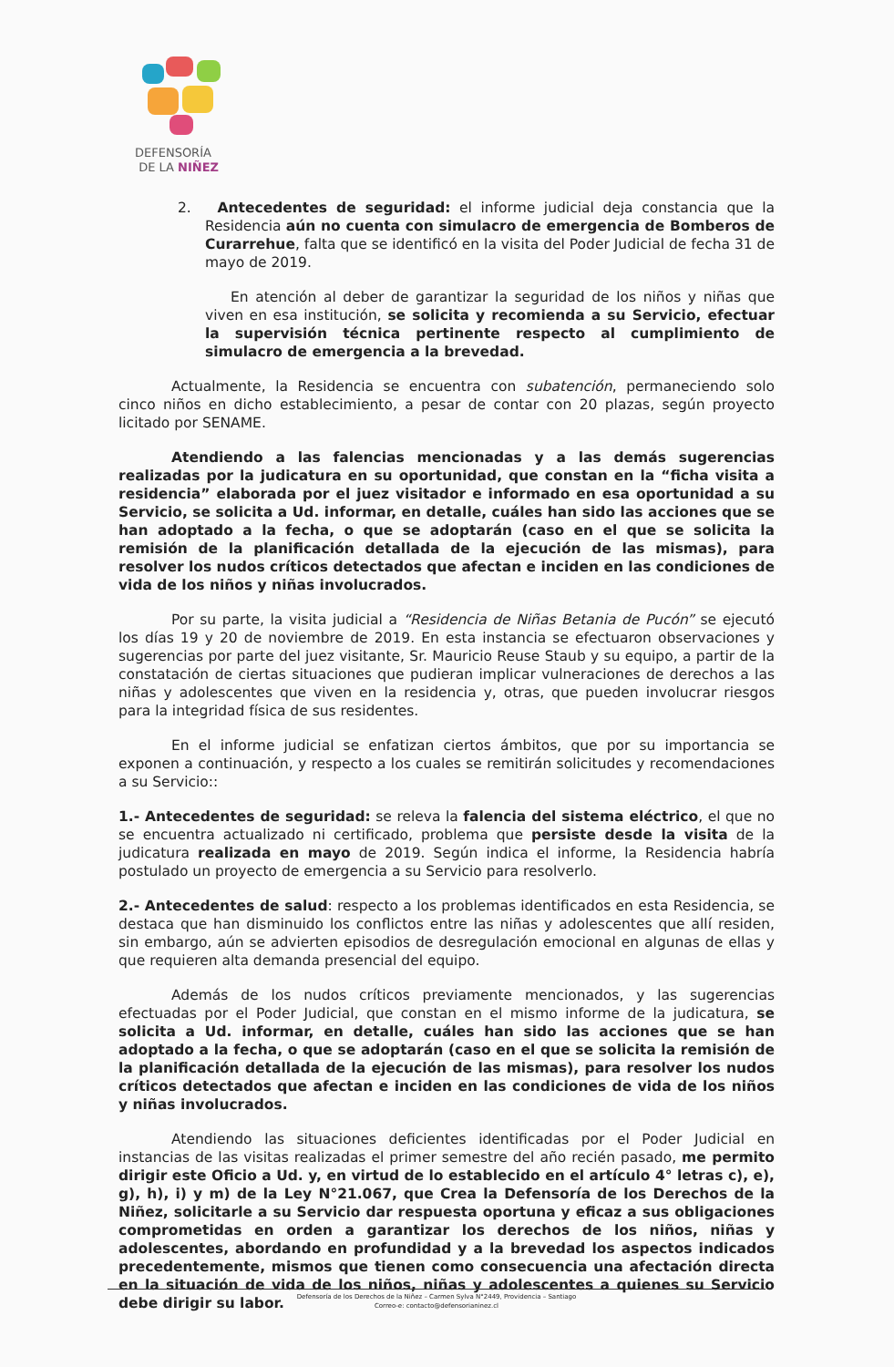DEFENSORÍA
DE LA NIÑEZ
2. Antecedentes de seguridad: el informe judicial deja constancia que la Residencia aún no cuenta con simulacro de emergencia de Bomberos de Curarrehue, falta que se identificó en la visita del Poder Judicial de fecha 31 de mayo de 2019.
En atención al deber de garantizar la seguridad de los niños y niñas que viven en esa institución, se solicita y recomienda a su Servicio, efectuar la supervisión técnica pertinente respecto al cumplimiento de simulacro de emergencia a la brevedad.
Actualmente, la Residencia se encuentra con subatención, permaneciendo solo cinco niños en dicho establecimiento, a pesar de contar con 20 plazas, según proyecto licitado por SENAME.
Atendiendo a las falencias mencionadas y a las demás sugerencias realizadas por la judicatura en su oportunidad, que constan en la “ficha visita a residencia” elaborada por el juez visitador e informado en esa oportunidad a su Servicio, se solicita a Ud. informar, en detalle, cuáles han sido las acciones que se han adoptado a la fecha, o que se adoptarán (caso en el que se solicita la remisión de la planificación detallada de la ejecución de las mismas), para resolver los nudos críticos detectados que afectan e inciden en las condiciones de vida de los niños y niñas involucrados.
Por su parte, la visita judicial a “Residencia de Niñas Betania de Pucón” se ejecutó los días 19 y 20 de noviembre de 2019. En esta instancia se efectuaron observaciones y sugerencias por parte del juez visitante, Sr. Mauricio Reuse Staub y su equipo, a partir de la constatación de ciertas situaciones que pudieran implicar vulneraciones de derechos a las niñas y adolescentes que viven en la residencia y, otras, que pueden involucrar riesgos para la integridad física de sus residentes.
En el informe judicial se enfatizan ciertos ámbitos, que por su importancia se exponen a continuación, y respecto a los cuales se remitirán solicitudes y recomendaciones a su Servicio::
1.- Antecedentes de seguridad: se releva la falencia del sistema eléctrico, el que no se encuentra actualizado ni certificado, problema que persiste desde la visita de la judicatura realizada en mayo de 2019. Según indica el informe, la Residencia habría postulado un proyecto de emergencia a su Servicio para resolverlo.
2.- Antecedentes de salud: respecto a los problemas identificados en esta Residencia, se destaca que han disminuido los conflictos entre las niñas y adolescentes que allí residen, sin embargo, aún se advierten episodios de desregulación emocional en algunas de ellas y que requieren alta demanda presencial del equipo.
Además de los nudos críticos previamente mencionados, y las sugerencias efectuadas por el Poder Judicial, que constan en el mismo informe de la judicatura, se solicita a Ud. informar, en detalle, cuáles han sido las acciones que se han adoptado a la fecha, o que se adoptarán (caso en el que se solicita la remisión de la planificación detallada de la ejecución de las mismas), para resolver los nudos críticos detectados que afectan e inciden en las condiciones de vida de los niños y niñas involucrados.
Atendiendo las situaciones deficientes identificadas por el Poder Judicial en instancias de las visitas realizadas el primer semestre del año recién pasado, me permito dirigir este Oficio a Ud. y, en virtud de lo establecido en el artículo 4° letras c), e), g), h), i) y m) de la Ley N°21.067, que Crea la Defensoría de los Derechos de la Niñez, solicitarle a su Servicio dar respuesta oportuna y eficaz a sus obligaciones comprometidas en orden a garantizar los derechos de los niños, niñas y adolescentes, abordando en profundidad y a la brevedad los aspectos indicados precedentemente, mismos que tienen como consecuencia una afectación directa en la situación de vida de los niños, niñas y adolescentes a quienes su Servicio debe dirigir su labor.
Defensoría de los Derechos de la Niñez – Carmen Sylva N°2449, Providencia – Santiago
Correo-e: contacto@defensorianinez.cl